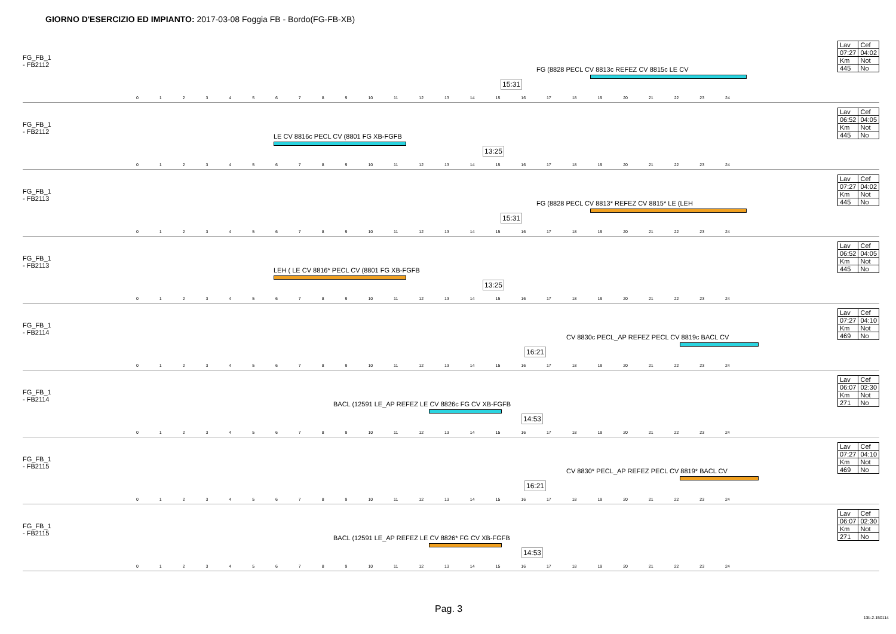GIORNO D'ESERCIZIO ED IMPIANTO: 2017-03-08 Foggia FB - Bordo(FG-FB-XB)
FG_FB_1
- FB2112
15:31
FG (8828 PECL CV 8813c REFEZ CV 8815c LE CV
0 1 2 3 4 5 6 7 8 9 10 11 12 13 14 15 16 17 18 19 20 21 22 23 24
| Lav | Cef |
| 07:27 | 04:02 |
| Km | Not |
| 445 | No |
FG_FB_1
- FB2112
LE CV 8816c PECL CV (8801 FG XB-FGFB
13:25
0 1 2 3 4 5 6 7 8 9 10 11 12 13 14 15 16 17 18 19 20 21 22 23 24
| Lav | Cef |
| 06:52 | 04:05 |
| Km | Not |
| 445 | No |
FG_FB_1
- FB2113
15:31
FG (8828 PECL CV 8813* REFEZ CV 8815* LE (LEH
0 1 2 3 4 5 6 7 8 9 10 11 12 13 14 15 16 17 18 19 20 21 22 23 24
| Lav | Cef |
| 07:27 | 04:02 |
| Km | Not |
| 445 | No |
FG_FB_1
- FB2113
LEH ( LE CV 8816* PECL CV (8801 FG XB-FGFB
13:25
0 1 2 3 4 5 6 7 8 9 10 11 12 13 14 15 16 17 18 19 20 21 22 23 24
| Lav | Cef |
| 06:52 | 04:05 |
| Km | Not |
| 445 | No |
FG_FB_1
- FB2114
16:21
CV 8830c PECL_AP REFEZ PECL CV 8819c BACL CV
0 1 2 3 4 5 6 7 8 9 10 11 12 13 14 15 16 17 18 19 20 21 22 23 24
| Lav | Cef |
| 07:27 | 04:10 |
| Km | Not |
| 469 | No |
FG_FB_1
- FB2114
BACL (12591 LE_AP REFEZ LE CV 8826c FG CV XB-FGFB
14:53
0 1 2 3 4 5 6 7 8 9 10 11 12 13 14 15 16 17 18 19 20 21 22 23 24
| Lav | Cef |
| 06:07 | 02:30 |
| Km | Not |
| 271 | No |
FG_FB_1
- FB2115
16:21
CV 8830* PECL_AP REFEZ PECL CV 8819* BACL CV
0 1 2 3 4 5 6 7 8 9 10 11 12 13 14 15 16 17 18 19 20 21 22 23 24
| Lav | Cef |
| 07:27 | 04:10 |
| Km | Not |
| 469 | No |
FG_FB_1
- FB2115
BACL (12591 LE_AP REFEZ LE CV 8826* FG CV XB-FGFB
14:53
0 1 2 3 4 5 6 7 8 9 10 11 12 13 14 15 16 17 18 19 20 21 22 23 24
| Lav | Cef |
| 06:07 | 02:30 |
| Km | Not |
| 271 | No |
Pag. 3
13b.2.150114